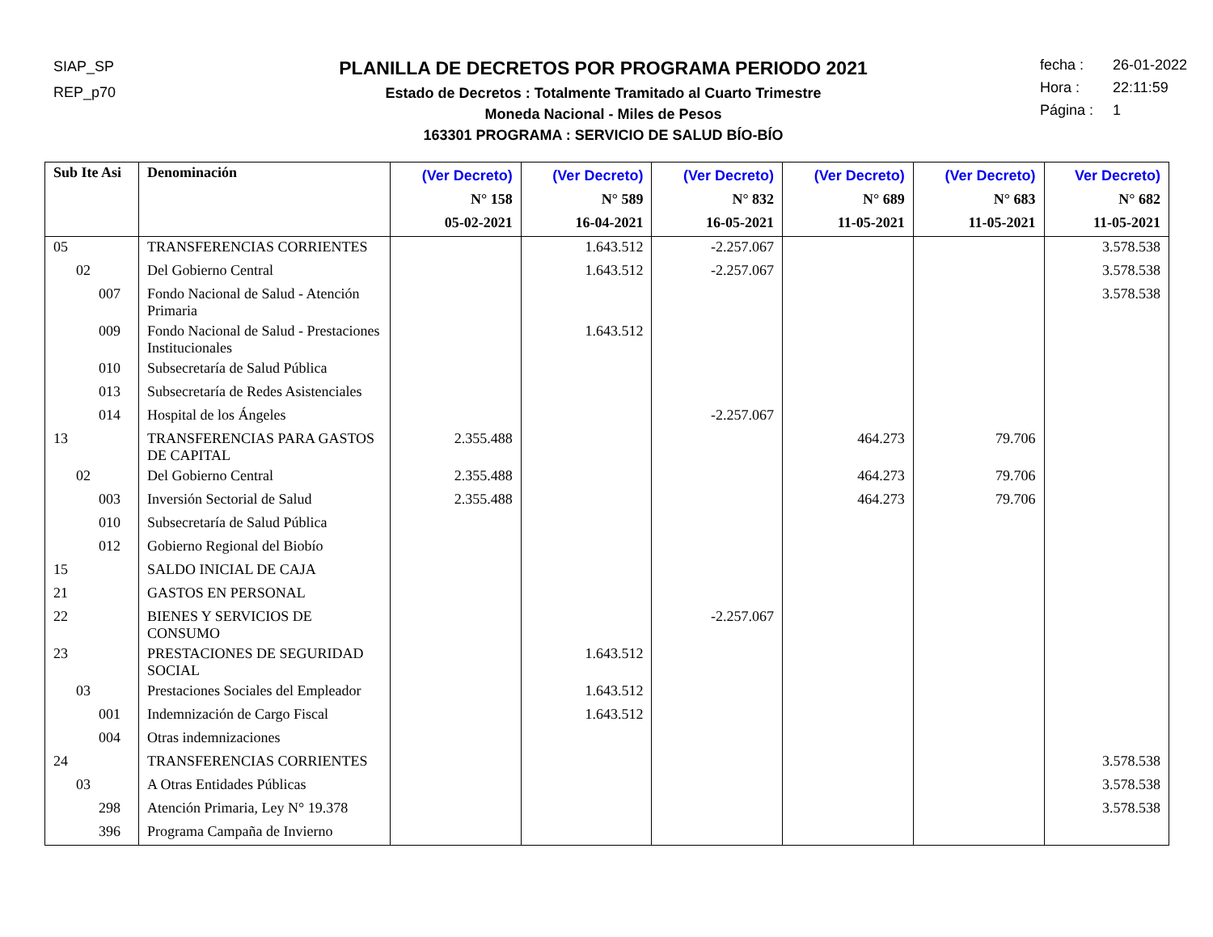SIAP_SP
REP_p70
PLANILLA DE DECRETOS POR PROGRAMA PERIODO 2021
Estado de Decretos : Totalmente Tramitado al Cuarto Trimestre
Moneda Nacional - Miles de Pesos
163301 PROGRAMA : SERVICIO DE SALUD BÍO-BÍO
fecha : 26-01-2022
Hora : 22:11:59
Página : 1
| Sub Ite Asi | Denominación | (Ver Decreto) N° 158 05-02-2021 | (Ver Decreto) N° 589 16-04-2021 | (Ver Decreto) N° 832 16-05-2021 | (Ver Decreto) N° 689 11-05-2021 | (Ver Decreto) N° 683 11-05-2021 | Ver Decreto) N° 682 11-05-2021 |
| --- | --- | --- | --- | --- | --- | --- | --- |
| 05 | TRANSFERENCIAS CORRIENTES | | 1.643.512 | -2.257.067 | | | 3.578.538 |
| 02 | Del Gobierno Central | | 1.643.512 | -2.257.067 | | | 3.578.538 |
| 007 | Fondo Nacional de Salud - Atención Primaria | | | | | | 3.578.538 |
| 009 | Fondo Nacional de Salud - Prestaciones Institucionales | | 1.643.512 | | | | |
| 010 | Subsecretaría de Salud Pública | | | | | | |
| 013 | Subsecretaría de Redes Asistenciales | | | | | | |
| 014 | Hospital de los Ángeles | | | -2.257.067 | | | |
| 13 | TRANSFERENCIAS PARA GASTOS DE CAPITAL | 2.355.488 | | | 464.273 | 79.706 | |
| 02 | Del Gobierno Central | 2.355.488 | | | 464.273 | 79.706 | |
| 003 | Inversión Sectorial de Salud | 2.355.488 | | | 464.273 | 79.706 | |
| 010 | Subsecretaría de Salud Pública | | | | | | |
| 012 | Gobierno Regional del Biobío | | | | | | |
| 15 | SALDO INICIAL DE CAJA | | | | | | |
| 21 | GASTOS EN PERSONAL | | | | | | |
| 22 | BIENES Y SERVICIOS DE CONSUMO | | | -2.257.067 | | | |
| 23 | PRESTACIONES DE SEGURIDAD SOCIAL | | 1.643.512 | | | | |
| 03 | Prestaciones Sociales del Empleador | | 1.643.512 | | | | |
| 001 | Indemnización de Cargo Fiscal | | 1.643.512 | | | | |
| 004 | Otras indemnizaciones | | | | | | |
| 24 | TRANSFERENCIAS CORRIENTES | | | | | | 3.578.538 |
| 03 | A Otras Entidades Públicas | | | | | | 3.578.538 |
| 298 | Atención Primaria, Ley N° 19.378 | | | | | | 3.578.538 |
| 396 | Programa Campaña de Invierno | | | | | | |